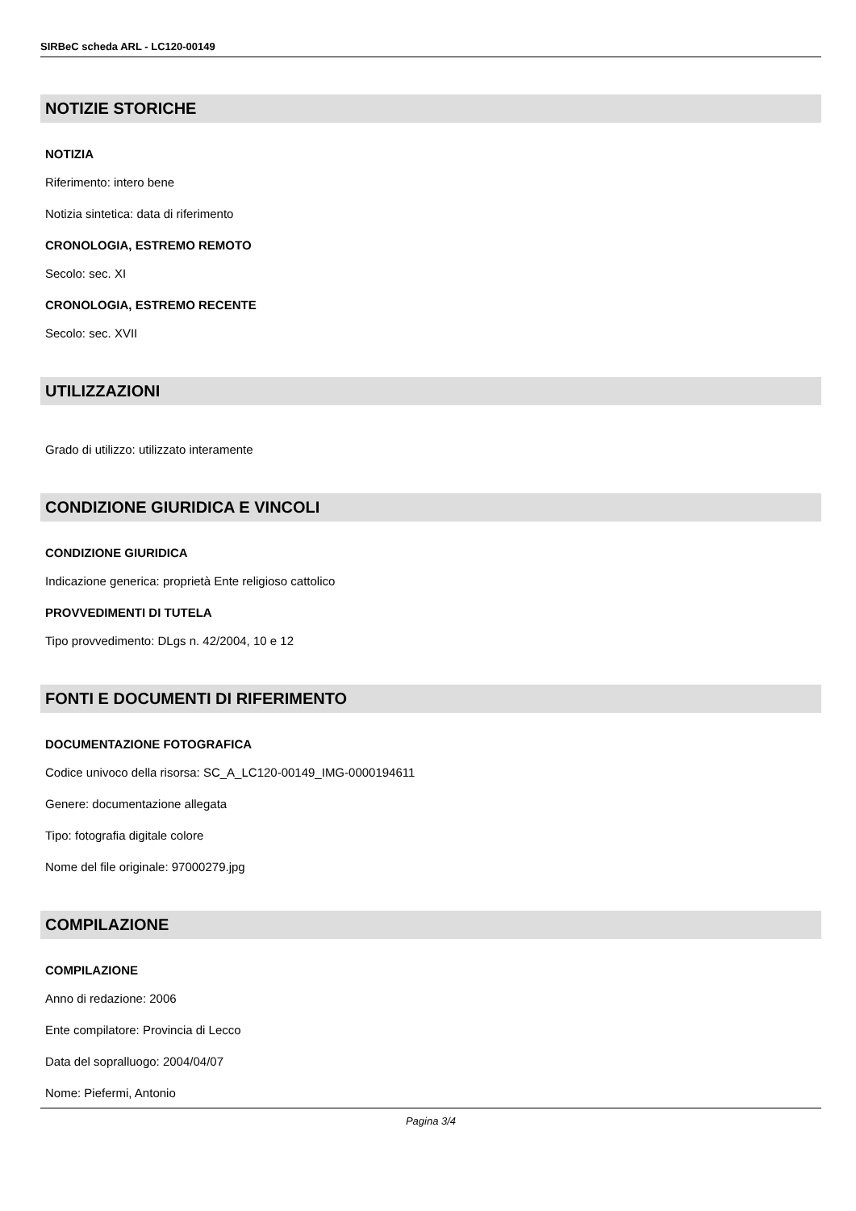SIRBeC scheda ARL - LC120-00149
NOTIZIE STORICHE
NOTIZIA
Riferimento: intero bene
Notizia sintetica: data di riferimento
CRONOLOGIA, ESTREMO REMOTO
Secolo: sec. XI
CRONOLOGIA, ESTREMO RECENTE
Secolo: sec. XVII
UTILIZZAZIONI
Grado di utilizzo: utilizzato interamente
CONDIZIONE GIURIDICA E VINCOLI
CONDIZIONE GIURIDICA
Indicazione generica: proprietà Ente religioso cattolico
PROVVEDIMENTI DI TUTELA
Tipo provvedimento: DLgs n. 42/2004, 10 e 12
FONTI E DOCUMENTI DI RIFERIMENTO
DOCUMENTAZIONE FOTOGRAFICA
Codice univoco della risorsa: SC_A_LC120-00149_IMG-0000194611
Genere: documentazione allegata
Tipo: fotografia digitale colore
Nome del file originale: 97000279.jpg
COMPILAZIONE
COMPILAZIONE
Anno di redazione: 2006
Ente compilatore: Provincia di Lecco
Data del sopralluogo: 2004/04/07
Nome: Piefermi, Antonio
Pagina 3/4